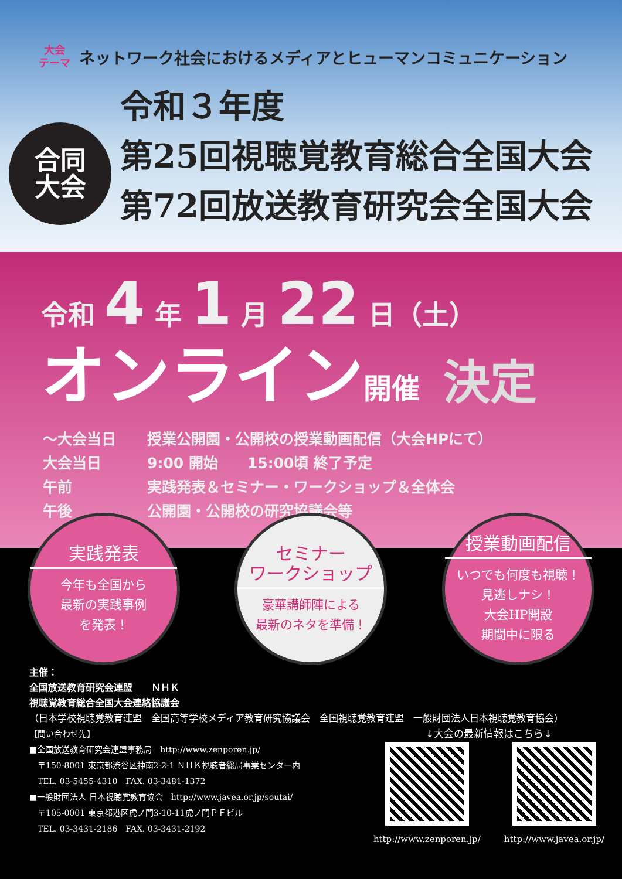大会
テーマ
ネットワーク社会におけるメディアとヒューマンコミュニケーション
合同
大会
令和３年度
第25回視聴覚教育総合全国大会
第72回放送教育研究会全国大会
令和 4 年 1 月 22 日（土）
オンライン開催 決定
| 〜大会当日 | 授業公開園・公開校の授業動画配信（大会HPにて） |
| 大会当日 | 9:00 開始 15:00頃 終了予定 |
| 午前 | 実践発表＆セミナー・ワークショップ＆全体会 |
| 午後 | 公開園・公開校の研究協議会等 |
実践発表
今年も全国から
最新の実践事例
を発表！
セミナー
ワークショップ
豪華講師陣による
最新のネタを準備！
授業動画配信
いつでも何度も視聴！
見逃しナシ！
大会HP開設
期間中に限る
主催：
全国放送教育研究会連盟　　ＮＨＫ
視聴覚教育総合全国大会連絡協議会
（日本学校視聴覚教育連盟　全国高等学校メディア教育研究協議会　全国視聴覚教育連盟　一般財団法人日本視聴覚教育協会）
【問い合わせ先】
■全国放送教育研究会連盟事務局　http://www.zenporen.jp/
　〒150-8001 東京都渋谷区神南2-2-1 ＮＨＫ視聴者総局事業センター内
　TEL. 03-5455-4310　FAX. 03-3481-1372
■一般財団法人 日本視聴覚教育協会　http://www.javea.or.jp/soutai/
　〒105-0001 東京都港区虎ノ門3-10-11虎ノ門ＰＦビル
　TEL. 03-3431-2186　FAX. 03-3431-2192
↓大会の最新情報はこちら↓
http://www.zenporen.jp/ http://www.javea.or.jp/